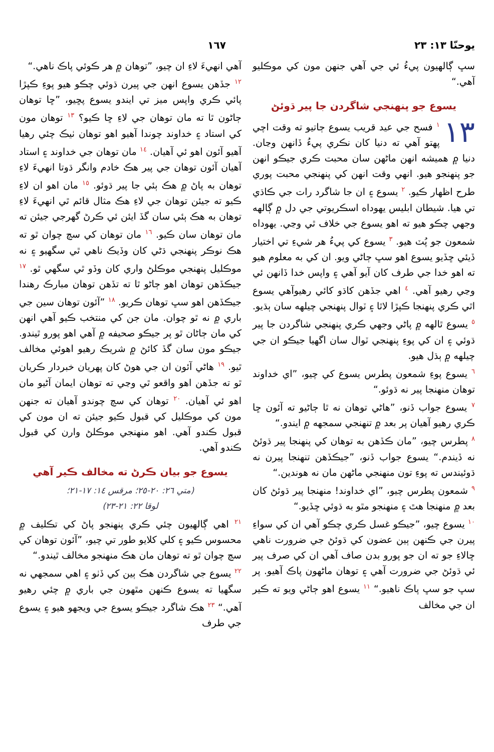يوحنّا ١٣: ٢٣ ١٦٧
سڀ ڳالهيون پيءُ ئي جي آهي جنهن مون کي موڪليو آهي.“
يسوع جو پنهنجي شاگردن جا پير ڌوئڻ
١٣<sup>١</sup> فسح جي عيد قريب يسوع ڄاتيو ته وقت اچي پهتو آهي ته دنيا کان نڪري پيءُ ڏانهن وڃان. دنيا ۾ هميشه انهن ماڻهن سان محبت ڪري جيڪو انهن جو پنهنجو هيو. انهي وقت انهن کي پنهنجي محبت پوري طرح اظهار ڪيو. <sup>٢</sup> يسوع ۽ ان جا شاگرد رات جي ڪاڌي تي هيا. شيطان ابليس يهوداه اسڪريوتي جي دل ۾ ڳالهه وجهي چڪو هيو ته اهو يسوع جي خلاف ٿي وڃي. يهوداه شمعون جو پُٽ هيو. <sup>٣</sup> يسوع کي پيءُ هر شيءِ تي اختيار ڏيئي ڇڏيو يسوع اهو سڀ ڄاڻي ويو. ان کي به معلوم هيو ته اهو خدا جي طرف کان آيو آهي ۽ واپس خدا ڏانهن ئي وڃي رهيو آهي. <sup>٤</sup> اهي جڏهن کاڌو کائي رهيوآهي يسوع اٿي ڪري پنهنجا ڪپڙا لاٿا ۽ ٽوال پنهنجي چيلهه سان ٻڌيو. <sup>٥</sup> يسوع ٿالهه ۾ پاڻي وجهي ڪري پنهنجي شاگردن جا پير ڌوئي ۽ ان کي پوءِ پنهنجي ٽوال سان اگهيا جيڪو ان جي چيلهه ۾ ٻڌل هيو.
<sup>٦</sup> يسوع پوءِ شمعون پطرس يسوع کي چيو، ”اي خداوند توهان منهنجا پير نه ڌوئو.“
<sup>٧</sup> يسوع جواب ڏنو، ”هاڻي توهان نه ٿا ڄاڻيو ته آئون ڇا ڪري رهيو آهيان پر بعد ۾ تنهنجي سمجهه ۾ ايندو.“
<sup>٨</sup> پطرس چيو، ”مان ڪڏهن به توهان کي پنهنجا پير ڌوئڻ نه ڏيندم.“ يسوع جواب ڏنو، ”جيڪڏهن تنهنجا پيرن نه ڌوئيندس ته پوءِ تون منهنجي ماڻهن مان نه هوندين.“
<sup>٩</sup> شمعون پطرس چيو، ”اي خداوند! منهنجا پير ڌوئڻ کان بعد ۾ منهنجا هٿ ۽ منهنجو مٿو به ڌوئي ڇڏيو.“
<sup>١٠</sup> يسوع چيو، ”جيڪو غسل ڪري چڪو آهي ان کي سواءِ پيرن جي ڪنهن ٻين عضون کي ڌوئڻ جي ضرورت ناهي ڇالاءِ جو ته ان جو پورو بدن صاف آهي ان کي صرف پير ئي ڌوئڻ جي ضرورت آهي ۽ توهان ماڻهون پاڪ آهيو. پر سڀ جو سڀ پاڪ ناهيو.“ <sup>١١</sup> يسوع اهو ڄاڻي ويو ته ڪير ان جي مخالف
آهي انهيءَ لاءِ ان چيو، ”توهان ۾ هر ڪوئي پاڪ ناهي.“
<sup>١٢</sup> جڏهن يسوع انهن جي پيرن ڌوئي چڪو هيو پوءِ ڪپڙا پائي ڪري واپس ميز تي ايندو يسوع پڇيو، ”ڇا توهان ڄاڻون ٿا ته مان توهان جي لاءِ ڇا ڪيو؟ <sup>١٣</sup> توهان مون کي استاد ۽ خداوند چوندا آهيو اهو توهان ٺيڪ چئي رهيا آهيو آئون اهو ئي آهيان. <sup>١٤</sup> مان توهان جي خداوند ۽ استاد آهيان آئون توهان جي پير هڪ خادم وانگر ڌوتا انهيءَ لاءِ توهان به پاڻ ۾ هڪ ٻئي جا پير ڌوئو. <sup>١٥</sup> مان اهو ان لاءِ ڪيو ته جيئن توهان جي لاءِ هڪ مثال قائم ٿي انهيءَ لاءِ توهان به هڪ ٻئي سان گڏ ايئن ئي ڪرڻ گهرجي جيئن ته مان توهان سان ڪيو. <sup>١٦</sup> مان توهان کي سچ چوان ٿو ته هڪ نوڪر پنهنجي ڌڻي کان وڏيڪ ناهي ٿي سگهيو ۽ نه موڪليل پنهنجي موڪلڻ واري کان وڏو ٿي سگهي ٿو. <sup>١٧</sup> جيڪڏهن توهان اهو ڄاڻو ٿا ته تڏهن توهان مبارڪ رهندا جيڪڏهن اهو سڀ توهان ڪريو. <sup>١٨</sup> ”آئون توهان سين جي باري ۾ نه ٿو چوان. مان جن کي منتخب ڪيو آهي انهن کي مان ڄاڻان ٿو پر جيڪو صحيفه ۾ آهي اهو پورو ٿيندو. جيڪو مون سان گڏ کائڻ ۾ شريڪ رهيو اهوئي مخالف ٿيو. <sup>١٩</sup> هاڻي آئون ان جي هوڻ کان پهريان خبردار ڪريان ٿو ته جڏهن اهو واقعو ٿي وڃي ته توهان ايمان آڻيو مان اهو ئي آهيان. <sup>٢٠</sup> توهان کي سچ چوندو آهيان ته جنهن مون کي موڪليل کي قبول ڪيو جيئن ته ان مون کي قبول ڪندو آهي. اهو منهنجي موڪلڻ وارن کي قبول ڪندو آهي.
يسوع جو بيان ڪرڻ ته مخالف ڪير آهي
(متي ٢٦: ٢٠-٢٥؛ مرقس ١٤: ١٧-٢١؛
لوقا ٢٢: ٢١-٢٣)
<sup>٢١</sup> اهي ڳالهيون چئي ڪري پنهنجو پاڻ کي تڪليف ۾ محسوس ڪيو ۽ کلي کلايو طور تي چيو، ”آئون توهان کي سچ چوان ٿو ته توهان مان هڪ منهنجو مخالف ٿيندو.“
<sup>٢٢</sup> يسوع جي شاگردن هڪ ٻين کي ڏٺو ۽ اهي سمجهي نه سگهيا ته يسوع ڪنهن مٿهون جي باري ۾ چئي رهيو آهي.“ <sup>٢٣</sup> هڪ شاگرد جيڪو يسوع جي ويجهو هيو ۽ يسوع جي طرف